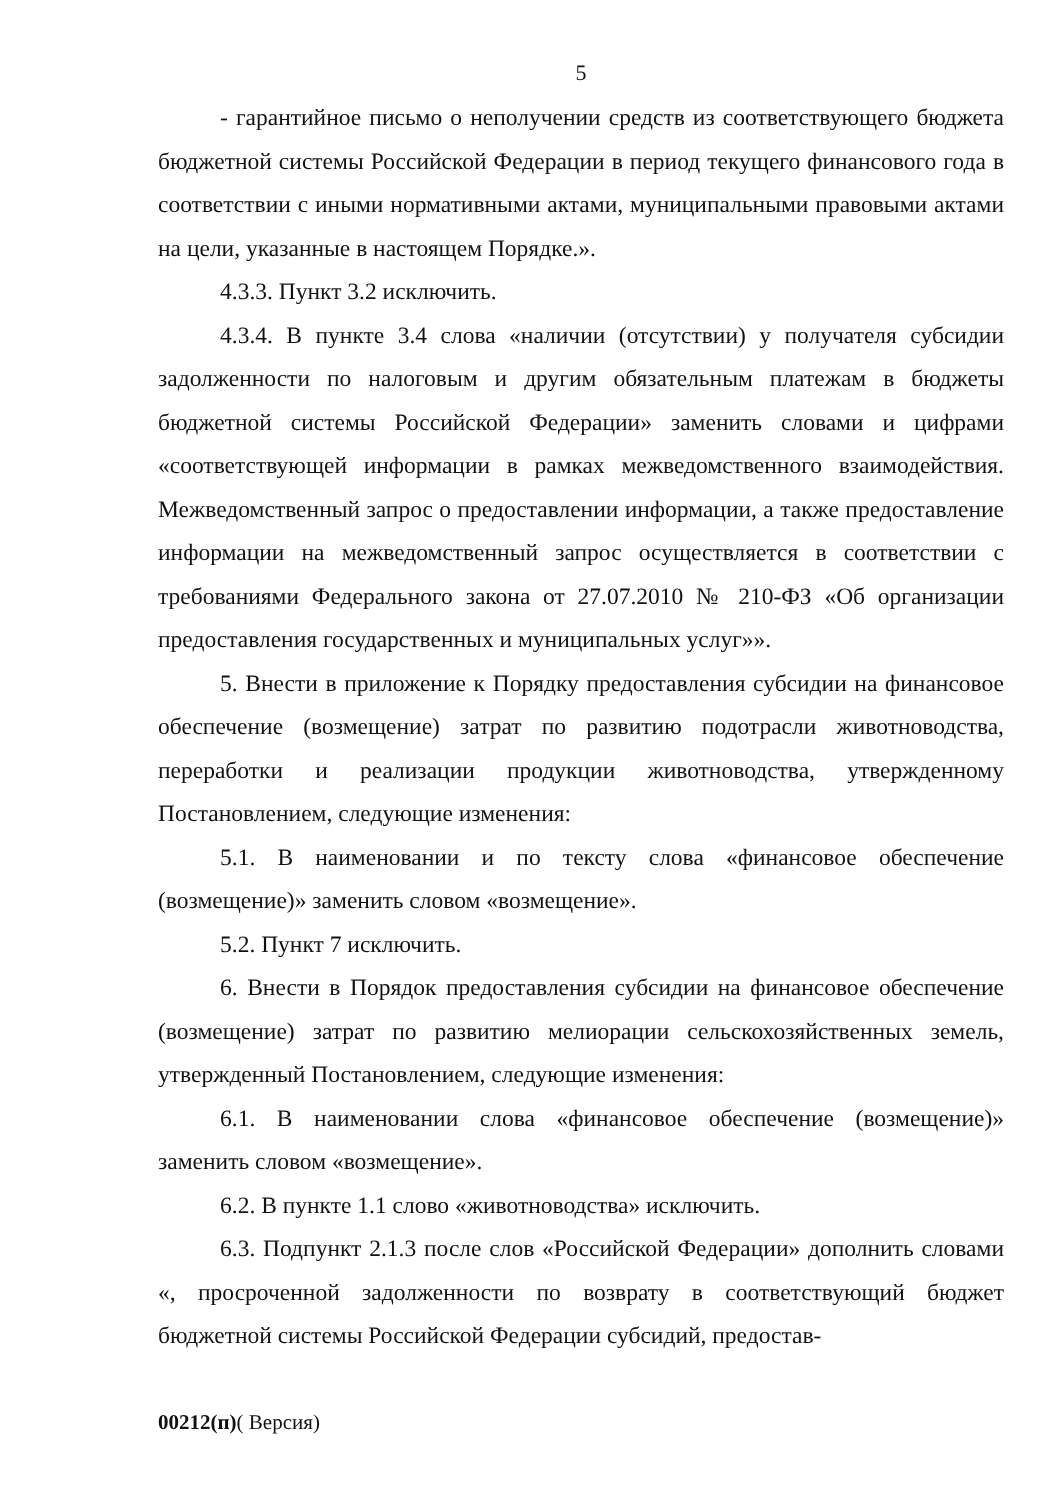5
- гарантийное письмо о неполучении средств из соответствующего бюджета бюджетной системы Российской Федерации в период текущего финансового года в соответствии с иными нормативными актами, муниципальными правовыми актами на цели, указанные в настоящем Порядке.».
4.3.3. Пункт 3.2 исключить.
4.3.4. В пункте 3.4 слова «наличии (отсутствии) у получателя субсидии задолженности по налоговым и другим обязательным платежам в бюджеты бюджетной системы Российской Федерации» заменить словами и цифрами «соответствующей информации в рамках межведомственного взаимодействия. Межведомственный запрос о предоставлении информации, а также предоставление информации на межведомственный запрос осуществляется в соответствии с требованиями Федерального закона от 27.07.2010 № 210-ФЗ «Об организации предоставления государственных и муниципальных услуг»».
5. Внести в приложение к Порядку предоставления субсидии на финансовое обеспечение (возмещение) затрат по развитию подотрасли животноводства, переработки и реализации продукции животноводства, утвержденному Постановлением, следующие изменения:
5.1. В наименовании и по тексту слова «финансовое обеспечение (возмещение)» заменить словом «возмещение».
5.2. Пункт 7 исключить.
6. Внести в Порядок предоставления субсидии на финансовое обеспечение (возмещение) затрат по развитию мелиорации сельскохозяйственных земель, утвержденный Постановлением, следующие изменения:
6.1. В наименовании слова «финансовое обеспечение (возмещение)» заменить словом «возмещение».
6.2. В пункте 1.1 слово «животноводства» исключить.
6.3. Подпункт 2.1.3 после слов «Российской Федерации» дополнить словами «, просроченной задолженности по возврату в соответствующий бюджет бюджетной системы Российской Федерации субсидий, предостав-
00212(п)( Версия)